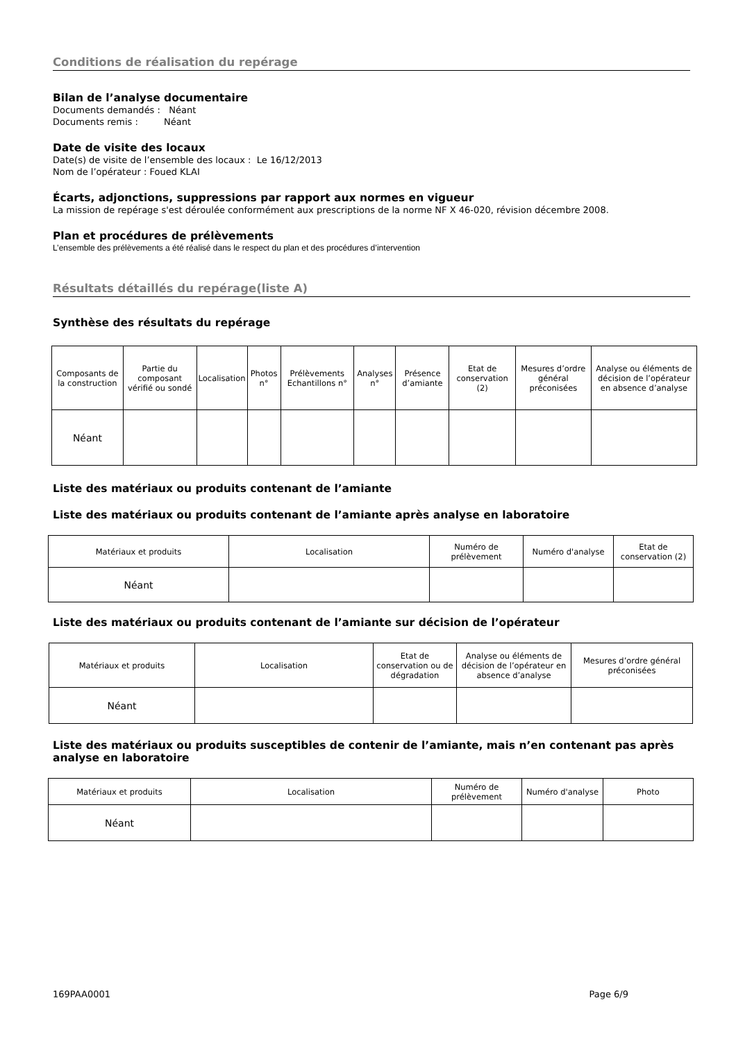Conditions de réalisation du repérage
Bilan de l’analyse documentaire
Documents demandés : Néant
Documents remis : Néant
Date de visite des locaux
Date(s) de visite de l’ensemble des locaux : Le 16/12/2013
Nom de l’opérateur : Foued KLAI
Écarts, adjonctions, suppressions par rapport aux normes en vigueur
La mission de repérage s'est déroulée conformément aux prescriptions de la norme NF X 46-020, révision décembre 2008.
Plan et procédures de prélèvements
L’ensemble des prélèvements a été réalisé dans le respect du plan et des procédures d’intervention
Résultats détaillés du repérage(liste A)
Synthèse des résultats du repérage
| Composants de la construction | Partie du composant vérifié ou sondé | Localisation | Photos n° | Prélèvements Echantillons n° | Analyses n° | Présence d’amiante | Etat de conservation (2) | Mesures d’ordre général préconisées | Analyse ou éléments de décision de l’opérateur en absence d’analyse |
| Néant | | | | | | | | | |
Liste des matériaux ou produits contenant de l’amiante
Liste des matériaux ou produits contenant de l’amiante après analyse en laboratoire
| Matériaux et produits | Localisation | Numéro de prélèvement | Numéro d'analyse | Etat de conservation (2) |
| Néant | | | | |
Liste des matériaux ou produits contenant de l’amiante sur décision de l’opérateur
| Matériaux et produits | Localisation | Etat de conservation ou de dégradation | Analyse ou éléments de décision de l’opérateur en absence d’analyse | Mesures d’ordre général préconisées |
| Néant | | | | |
Liste des matériaux ou produits susceptibles de contenir de l’amiante, mais n’en contenant pas après analyse en laboratoire
| Matériaux et produits | Localisation | Numéro de prélèvement | Numéro d'analyse | Photo |
| Néant | | | | |
169PAA0001 Page 6/9